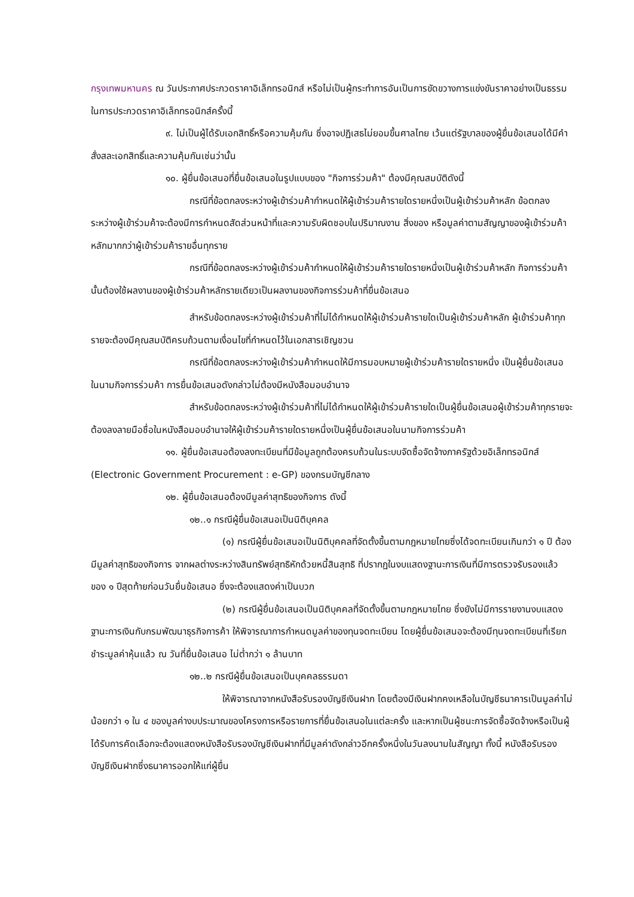กรุงเทพมหานคร ณ วันประกาศประกวดราคาอิเล็กทรอนิกส์ หรือไม่เป็นผู้กระทำการอันเป็นการขัดขวางการแข่งขันราคาอย่างเป็นธรรม ในการประกวดราคาอิเล็กทรอนิกส์ครั้งนี้
๙. ไม่เป็นผู้ได้รับเอกสิทธิ์หรือความคุ้มกัน ซึ่งอาจปฏิเสธไม่ยอมขึ้นศาลไทย เว้นแต่รัฐบาลของผู้ยื่นข้อเสนอได้มีคำสั่งสละเอกสิทธิ์และความคุ้มกันเช่นว่านั้น
๑๐. ผู้ยื่นข้อเสนอที่ยื่นข้อเสนอในรูปแบบของ "กิจการร่วมค้า" ต้องมีคุณสมบัติดังนี้
กรณีที่ข้อตกลงระหว่างผู้เข้าร่วมค้ากำหนดให้ผู้เข้าร่วมค้ารายใดรายหนึ่งเป็นผู้เข้าร่วมค้าหลัก ข้อตกลงระหว่างผู้เข้าร่วมค้าจะต้องมีการกำหนดสัดส่วนหน้าที่และความรับผิดชอบในปริมาณงาน สิ่งของ หรือมูลค่าตามสัญญาของผู้เข้าร่วมค้าหลักมากกว่าผู้เข้าร่วมค้ารายอื่นทุกราย
กรณีที่ข้อตกลงระหว่างผู้เข้าร่วมค้ากำหนดให้ผู้เข้าร่วมค้ารายใดรายหนึ่งเป็นผู้เข้าร่วมค้าหลัก กิจการร่วมค้านั้นต้องใช้ผลงานของผู้เข้าร่วมค้าหลักรายเดียวเป็นผลงานของกิจการร่วมค้าที่ยื่นข้อเสนอ
สำหรับข้อตกลงระหว่างผู้เข้าร่วมค้าที่ไม่ได้กำหนดให้ผู้เข้าร่วมค้ารายใดเป็นผู้เข้าร่วมค้าหลัก ผู้เข้าร่วมค้าทุกรายจะต้องมีคุณสมบัติครบถ้วนตามเงื่อนไขที่กำหนดไว้ในเอกสารเชิญชวน
กรณีที่ข้อตกลงระหว่างผู้เข้าร่วมค้ากำหนดให้มีการมอบหมายผู้เข้าร่วมค้ารายใดรายหนึ่ง เป็นผู้ยื่นข้อเสนอ ในนามกิจการร่วมค้า การยื่นข้อเสนอดังกล่าวไม่ต้องมีหนังสือมอบอำนาจ
สำหรับข้อตกลงระหว่างผู้เข้าร่วมค้าที่ไม่ได้กำหนดให้ผู้เข้าร่วมค้ารายใดเป็นผู้ยื่นข้อเสนอผู้เข้าร่วมค้าทุกรายจะต้องลงลายมือชื่อในหนังสือมอบอำนาจให้ผู้เข้าร่วมค้ารายใดรายหนึ่งเป็นผู้ยื่นข้อเสนอในนามกิจการร่วมค้า
๑๑. ผู้ยื่นข้อเสนอต้องลงทะเบียนที่มีข้อมูลถูกต้องครบถ้วนในระบบจัดซื้อจัดจ้างภาครัฐด้วยอิเล็กทรอนิกส์ (Electronic Government Procurement : e-GP) ของกรมบัญชีกลาง
๑๒. ผู้ยื่นข้อเสนอต้องมีมูลค่าสุทธิของกิจการ ดังนี้
๑๒..๑ กรณีผู้ยื่นข้อเสนอเป็นนิติบุคคล
(๑) กรณีผู้ยื่นข้อเสนอเป็นนิติบุคคลที่จัดตั้งขึ้นตามกฎหมายไทยซึ่งได้จดทะเบียนเกินกว่า ๑ ปี ต้องมีมูลค่าสุทธิของกิจการ จากผลต่างระหว่างสินทรัพย์สุทธิหักด้วยหนี้สินสุทธิ ที่ปรากฏในงบแสดงฐานะการเงินที่มีการตรวจรับรองแล้ว ของ ๑ ปีสุดท้ายก่อนวันยื่นข้อเสนอ ซึ่งจะต้องแสดงค่าเป็นบวก
(๒) กรณีผู้ยื่นข้อเสนอเป็นนิติบุคคลที่จัดตั้งขึ้นตามกฎหมายไทย ซึ่งยังไม่มีการรายงานงบแสดงฐานะการเงินกับกรมพัฒนาธุรกิจการค้า ให้พิจารณาการกำหนดมูลค่าของทุนจดทะเบียน โดยผู้ยื่นข้อเสนอจะต้องมีทุนจดทะเบียนที่เรียกชำระมูลค่าหุ้นแล้ว ณ วันที่ยื่นข้อเสนอ ไม่ต่ำกว่า ๑ ล้านบาท
๑๒..๒ กรณีผู้ยื่นข้อเสนอเป็นบุคคลธรรมดา
ให้พิจารณาจากหนังสือรับรองบัญชีเงินฝาก โดยต้องมีเงินฝากคงเหลือในบัญชีธนาคารเป็นมูลค่าไม่น้อยกว่า ๑ ใน ๔ ของมูลค่างบประมาณของโครงการหรือรายการที่ยื่นข้อเสนอในแต่ละครั้ง และหากเป็นผู้ชนะการจัดซื้อจัดจ้างหรือเป็นผู้ได้รับการคัดเลือกจะต้องแสดงหนังสือรับรองบัญชีเงินฝากที่มีมูลค่าดังกล่าวอีกครั้งหนึ่งในวันลงนามในสัญญา ทั้งนี้ หนังสือรับรองบัญชีเงินฝากซึ่งธนาคารออกให้แก่ผู้ยื่น